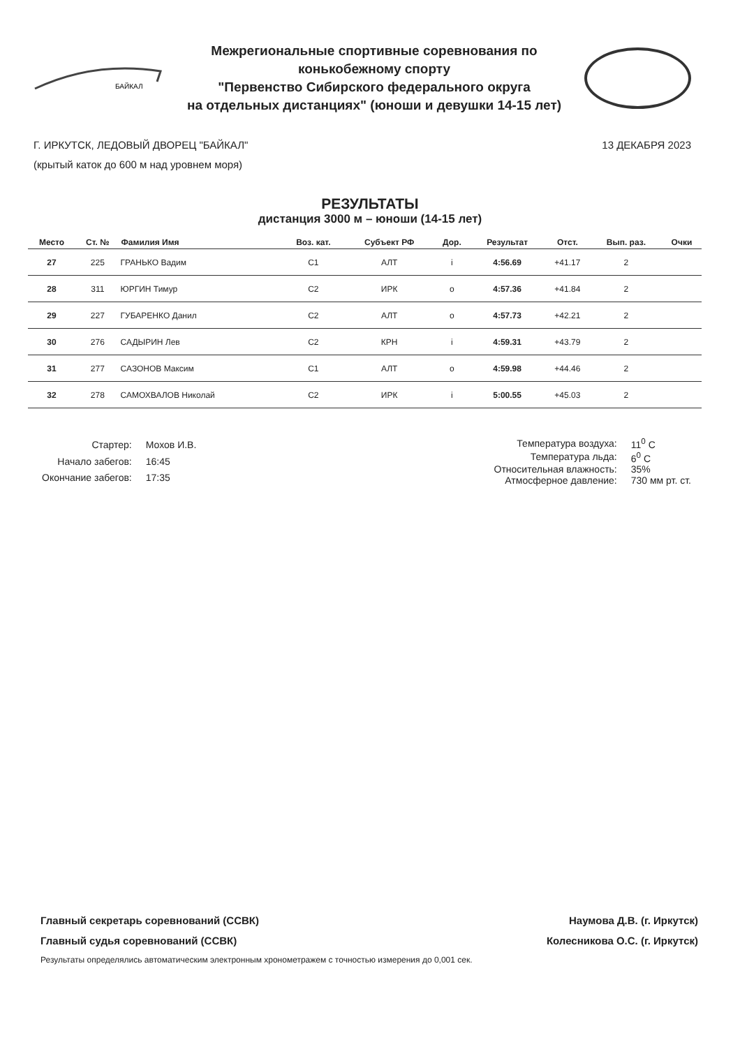БАЙКАЛ
Межрегиональные спортивные соревнования по
конькобежному спорту
"Первенство Сибирского федерального округа
на отдельных дистанциях" (юноши и девушки 14-15 лет)
Г. ИРКУТСК, ЛЕДОВЫЙ ДВОРЕЦ "БАЙКАЛ"
(крытый каток до 600 м над уровнем моря)
13 ДЕКАБРЯ 2023
РЕЗУЛЬТАТЫ
дистанция 3000 м – юноши (14-15 лет)
| Место | Ст. № | Фамилия Имя | Воз. кат. | Субъект РФ | Дор. | Результат | Отст. | Вып. раз. | Очки |
| --- | --- | --- | --- | --- | --- | --- | --- | --- | --- |
| 27 | 225 | ГРАНЬКО Вадим | С1 | АЛТ | i | 4:56.69 | +41.17 | 2 | |
| 28 | 311 | ЮРГИН Тимур | С2 | ИРК | o | 4:57.36 | +41.84 | 2 | |
| 29 | 227 | ГУБАРЕНКО Данил | С2 | АЛТ | o | 4:57.73 | +42.21 | 2 | |
| 30 | 276 | САДЫРИН Лев | С2 | КРН | i | 4:59.31 | +43.79 | 2 | |
| 31 | 277 | САЗОНОВ Максим | С1 | АЛТ | o | 4:59.98 | +44.46 | 2 | |
| 32 | 278 | САМОХВАЛОВ Николай | С2 | ИРК | i | 5:00.55 | +45.03 | 2 | |
| Стартер: | Мохов И.В. |
| Начало забегов: | 16:45 |
| Окончание забегов: | 17:35 |
| Температура воздуха: | 11<sup>0</sup> C |
| Температура льда: | 6<sup>0</sup> C |
| Относительная влажность: | 35% |
| Атмосферное давление: | 730 мм рт. ст. |
Главный секретарь соревнований (ССВК) Наумова Д.В. (г. Иркутск)
Главный судья соревнований (ССВК) Колесникова О.С. (г. Иркутск)
Результаты определялись автоматическим электронным хронометражем с точностью измерения до 0,001 сек.